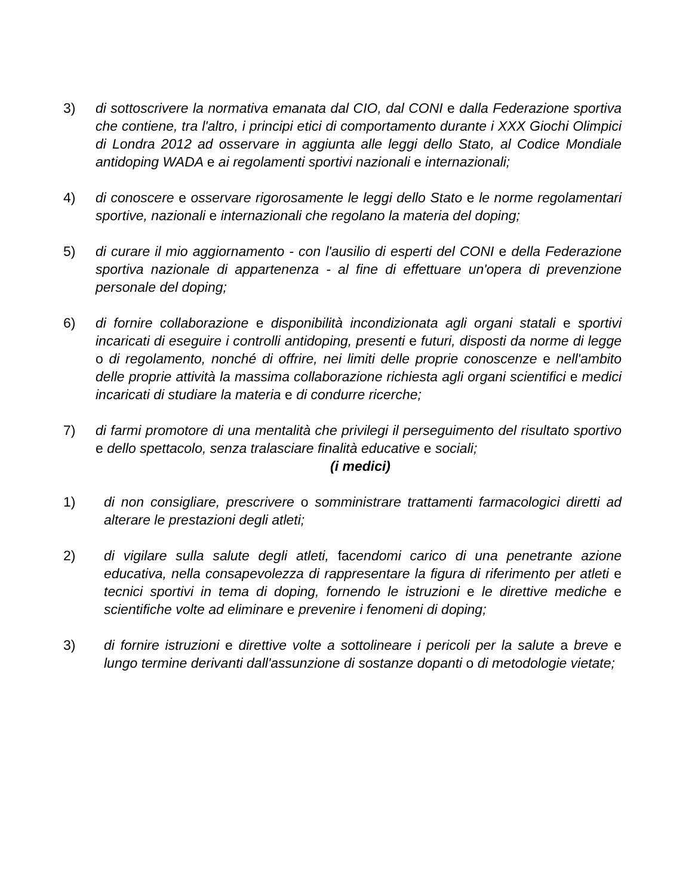3) di sottoscrivere la normativa emanata dal CIO, dal CONI e dalla Federazione sportiva che contiene, tra l'altro, i principi etici di comportamento durante i XXX Giochi Olimpici di Londra 2012 ad osservare in aggiunta alle leggi dello Stato, al Codice Mondiale antidoping WADA e ai regolamenti sportivi nazionali e internazionali;
4) di conoscere e osservare rigorosamente le leggi dello Stato e le norme regolamentari sportive, nazionali e internazionali che regolano la materia del doping;
5) di curare il mio aggiornamento - con l'ausilio di esperti del CONI e della Federazione sportiva nazionale di appartenenza - al fine di effettuare un'opera di prevenzione personale del doping;
6) di fornire collaborazione e disponibilità incondizionata agli organi statali e sportivi incaricati di eseguire i controlli antidoping, presenti e futuri, disposti da norme di legge o di regolamento, nonché di offrire, nei limiti delle proprie conoscenze e nell'ambito delle proprie attività la massima collaborazione richiesta agli organi scientifici e medici incaricati di studiare la materia e di condurre ricerche;
7) di farmi promotore di una mentalità che privilegi il perseguimento del risultato sportivo e dello spettacolo, senza tralasciare finalità educative e sociali;
(i medici)
1) di non consigliare, prescrivere o somministrare trattamenti farmacologici diretti ad alterare le prestazioni degli atleti;
2) di vigilare sulla salute degli atleti, facendomi carico di una penetrante azione educativa, nella consapevolezza di rappresentare la figura di riferimento per atleti e tecnici sportivi in tema di doping, fornendo le istruzioni e le direttive mediche e scientifiche volte ad eliminare e prevenire i fenomeni di doping;
3) di fornire istruzioni e direttive volte a sottolineare i pericoli per la salute a breve e lungo termine derivanti dall'assunzione di sostanze dopanti o di metodologie vietate;